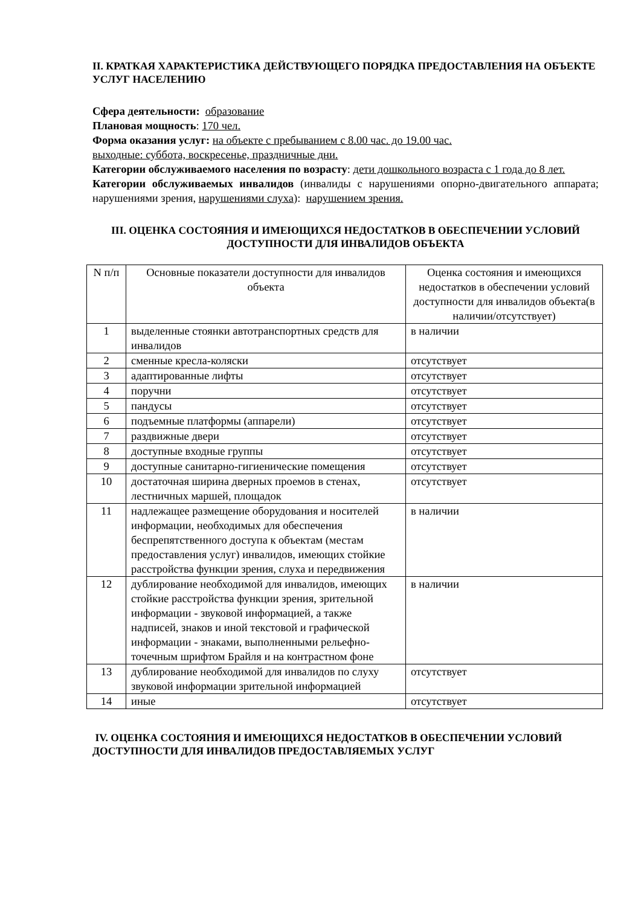II. КРАТКАЯ ХАРАКТЕРИСТИКА ДЕЙСТВУЮЩЕГО ПОРЯДКА ПРЕДОСТАВЛЕНИЯ НА ОБЪЕКТЕ УСЛУГ НАСЕЛЕНИЮ
Сфера деятельности: образование
Плановая мощность: 170 чел.
Форма оказания услуг: на объекте с пребыванием с 8.00 час. до 19.00 час.
выходные: суббота, воскресенье, праздничные дни.
Категории обслуживаемого населения по возрасту: дети дошкольного возраста с 1 года до 8 лет.
Категории обслуживаемых инвалидов (инвалиды с нарушениями опорно-двигательного аппарата; нарушениями зрения, нарушениями слуха): нарушением зрения.
III. ОЦЕНКА СОСТОЯНИЯ И ИМЕЮЩИХСЯ НЕДОСТАТКОВ В ОБЕСПЕЧЕНИИ УСЛОВИЙ ДОСТУПНОСТИ ДЛЯ ИНВАЛИДОВ ОБЪЕКТА
| N п/п | Основные показатели доступности для инвалидов объекта | Оценка состояния и имеющихся недостатков в обеспечении условий доступности для инвалидов объекта(в наличии/отсутствует) |
| 1 | выделенные стоянки автотранспортных средств для инвалидов | в наличии |
| 2 | сменные кресла-коляски | отсутствует |
| 3 | адаптированные лифты | отсутствует |
| 4 | поручни | отсутствует |
| 5 | пандусы | отсутствует |
| 6 | подъемные платформы (аппарели) | отсутствует |
| 7 | раздвижные двери | отсутствует |
| 8 | доступные входные группы | отсутствует |
| 9 | доступные санитарно-гигиенические помещения | отсутствует |
| 10 | достаточная ширина дверных проемов в стенах, лестничных маршей, площадок | отсутствует |
| 11 | надлежащее размещение оборудования и носителей информации, необходимых для обеспечения беспрепятственного доступа к объектам (местам предоставления услуг) инвалидов, имеющих стойкие расстройства функции зрения, слуха и передвижения | в наличии |
| 12 | дублирование необходимой для инвалидов, имеющих стойкие расстройства функции зрения, зрительной информации - звуковой информацией, а также надписей, знаков и иной текстовой и графической информации - знаками, выполненными рельефно-точечным шрифтом Брайля и на контрастном фоне | в наличии |
| 13 | дублирование необходимой для инвалидов по слуху звуковой информации зрительной информацией | отсутствует |
| 14 | иные | отсутствует |
IV. ОЦЕНКА СОСТОЯНИЯ И ИМЕЮЩИХСЯ НЕДОСТАТКОВ В ОБЕСПЕЧЕНИИ УСЛОВИЙ ДОСТУПНОСТИ ДЛЯ ИНВАЛИДОВ ПРЕДОСТАВЛЯЕМЫХ УСЛУГ